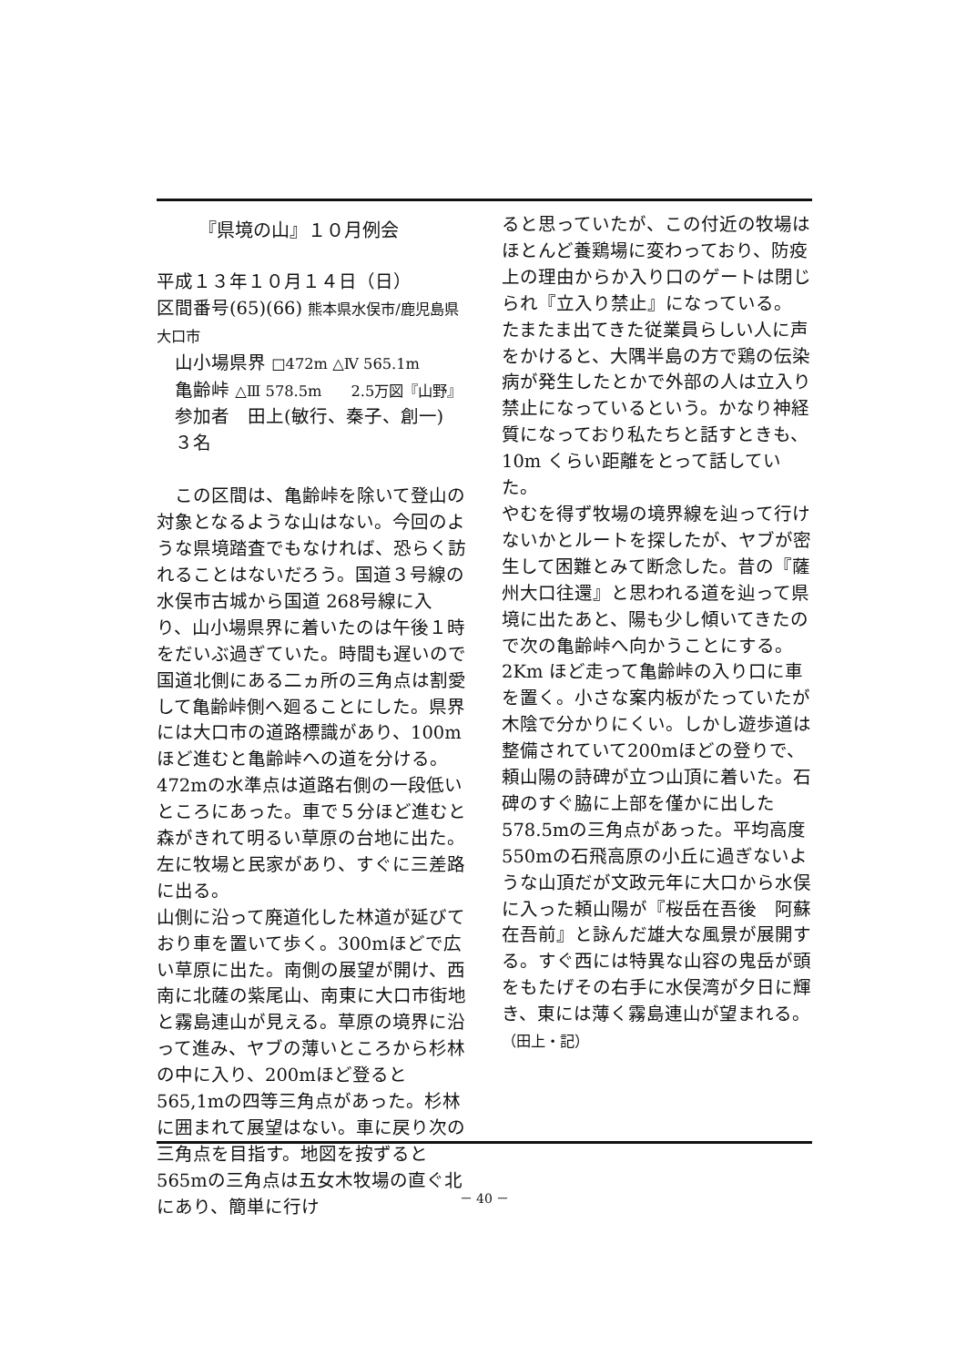『県境の山』１０月例会
平成１３年１０月１４日（日）
区間番号(65)(66) 熊本県水俣市/鹿児島県大口市
山小場県界 □472m △Ⅳ 565.1m
亀齢峠 △Ⅲ 578.5m　　2.5万図『山野』
参加者　田上(敏行、秦子、創一)　　３名
　この区間は、亀齢峠を除いて登山の対象となるような山はない。今回のような県境踏査でもなければ、恐らく訪れることはないだろう。国道３号線の水俣市古城から国道 268号線に入り、山小場県界に着いたのは午後１時をだいぶ過ぎていた。時間も遅いので国道北側にある二ヵ所の三角点は割愛して亀齢峠側へ廻ることにした。県界には大口市の道路標識があり、100mほど進むと亀齢峠への道を分ける。472mの水準点は道路右側の一段低いところにあった。車で５分ほど進むと森がきれて明るい草原の台地に出た。左に牧場と民家があり、すぐに三差路に出る。
山側に沿って廃道化した林道が延びており車を置いて歩く。300mほどで広い草原に出た。南側の展望が開け、西南に北薩の紫尾山、南東に大口市街地と霧島連山が見える。草原の境界に沿って進み、ヤブの薄いところから杉林の中に入り、200mほど登ると565,1mの四等三角点があった。杉林に囲まれて展望はない。車に戻り次の三角点を目指す。地図を按ずると565mの三角点は五女木牧場の直ぐ北にあり、簡単に行け
ると思っていたが、この付近の牧場はほとんど養鶏場に変わっており、防疫上の理由からか入り口のゲートは閉じられ『立入り禁止』になっている。
たまたま出てきた従業員らしい人に声をかけると、大隅半島の方で鶏の伝染病が発生したとかで外部の人は立入り禁止になっているという。かなり神経質になっており私たちと話すときも、10m くらい距離をとって話していた。
やむを得ず牧場の境界線を辿って行けないかとルートを探したが、ヤブが密生して困難とみて断念した。昔の『薩州大口往還』と思われる道を辿って県境に出たあと、陽も少し傾いてきたので次の亀齢峠へ向かうことにする。
2Km ほど走って亀齢峠の入り口に車を置く。小さな案内板がたっていたが木陰で分かりにくい。しかし遊歩道は整備されていて200mほどの登りで、頼山陽の詩碑が立つ山頂に着いた。石碑のすぐ脇に上部を僅かに出した578.5mの三角点があった。平均高度550mの石飛高原の小丘に過ぎないような山頂だが文政元年に大口から水俣に入った頼山陽が『桜岳在吾後　阿蘇在吾前』と詠んだ雄大な風景が展開する。すぐ西には特異な山容の鬼岳が頭をもたげその右手に水俣湾が夕日に輝き、東には薄く霧島連山が望まれる。　　（田上・記）
－ 40 －